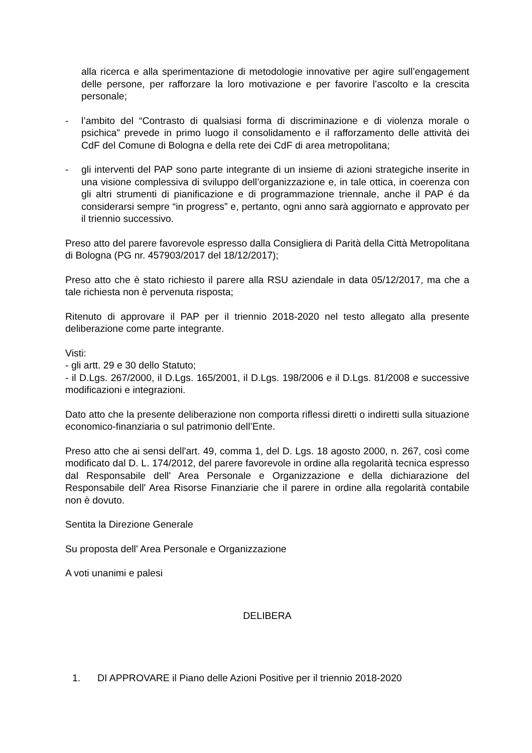alla ricerca e alla sperimentazione di metodologie innovative per agire sull’engagement delle persone, per rafforzare la loro motivazione e per favorire l’ascolto e la crescita personale;
- l’ambito del “Contrasto di qualsiasi forma di discriminazione e di violenza morale o psichica” prevede in primo luogo il consolidamento e il rafforzamento delle attività dei CdF del Comune di Bologna e della rete dei CdF di area metropolitana;
- gli interventi del PAP sono parte integrante di un insieme di azioni strategiche inserite in una visione complessiva di sviluppo dell’organizzazione e, in tale ottica, in coerenza con gli altri strumenti di pianificazione e di programmazione triennale, anche il PAP é da considerarsi sempre “in progress” e, pertanto, ogni anno sarà aggiornato e approvato per il triennio successivo.
Preso atto del parere favorevole espresso dalla Consigliera di Parità della Città Metropolitana di Bologna (PG nr. 457903/2017 del 18/12/2017);
Preso atto che è stato richiesto il parere alla RSU aziendale in data 05/12/2017, ma che a tale richiesta non è pervenuta risposta;
Ritenuto di approvare il PAP per il triennio 2018-2020 nel testo allegato alla presente deliberazione come parte integrante.
Visti:
- gli artt. 29 e 30 dello Statuto;
- il D.Lgs. 267/2000, il D.Lgs. 165/2001, il D.Lgs. 198/2006 e il D.Lgs. 81/2008 e successive modificazioni e integrazioni.
Dato atto che la presente deliberazione non comporta riflessi diretti o indiretti sulla situazione economico-finanziaria o sul patrimonio dell’Ente.
Preso atto che ai sensi dell'art. 49, comma 1, del D. Lgs. 18 agosto 2000, n. 267, così come modificato dal D. L. 174/2012, del parere favorevole in ordine alla regolarità tecnica espresso dal Responsabile dell' Area Personale e Organizzazione e della dichiarazione del Responsabile dell' Area Risorse Finanziarie che il parere in ordine alla regolarità contabile non è dovuto.
Sentita la Direzione Generale
Su proposta dell' Area Personale e Organizzazione
A voti unanimi e palesi
DELIBERA
1. DI APPROVARE il Piano delle Azioni Positive per il triennio 2018-2020